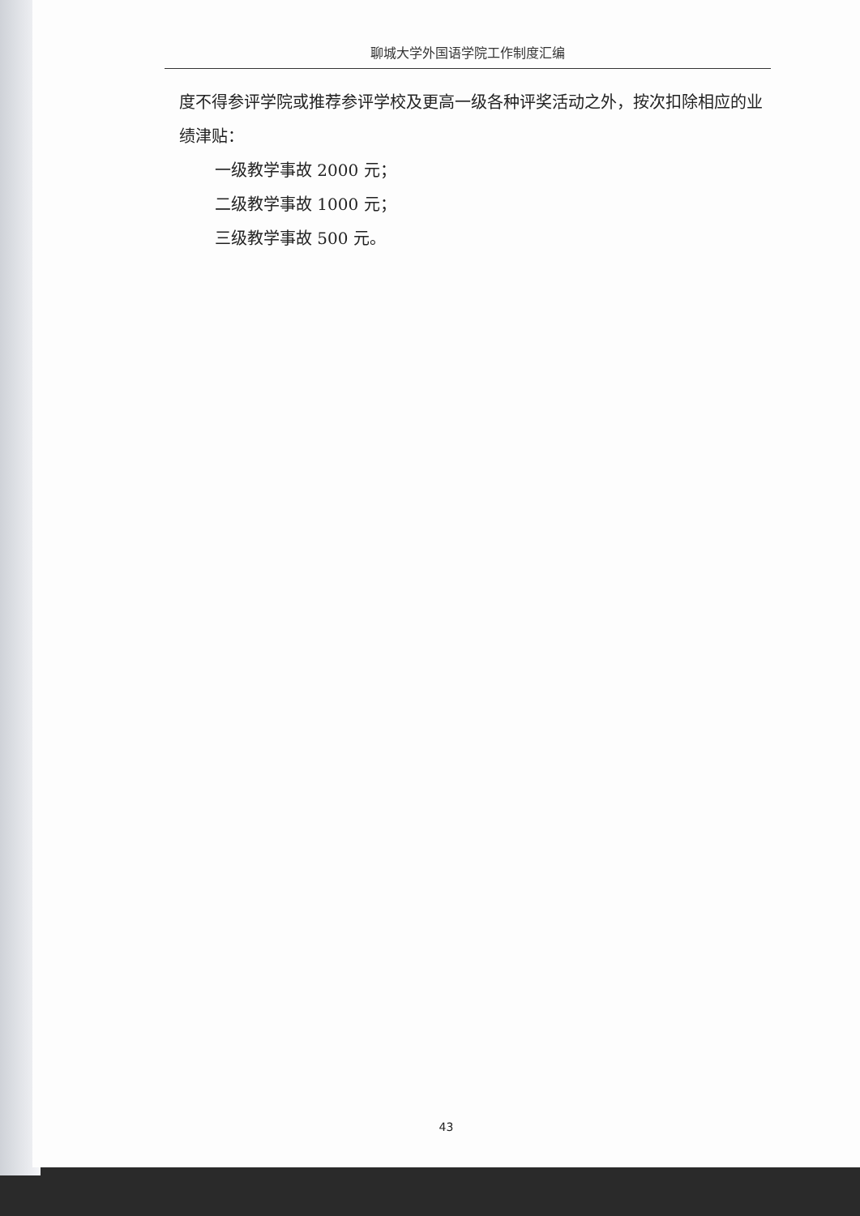聊城大学外国语学院工作制度汇编
度不得参评学院或推荐参评学校及更高一级各种评奖活动之外，按次扣除相应的业绩津贴：
一级教学事故 2000 元；
二级教学事故 1000 元；
三级教学事故 500 元。
43